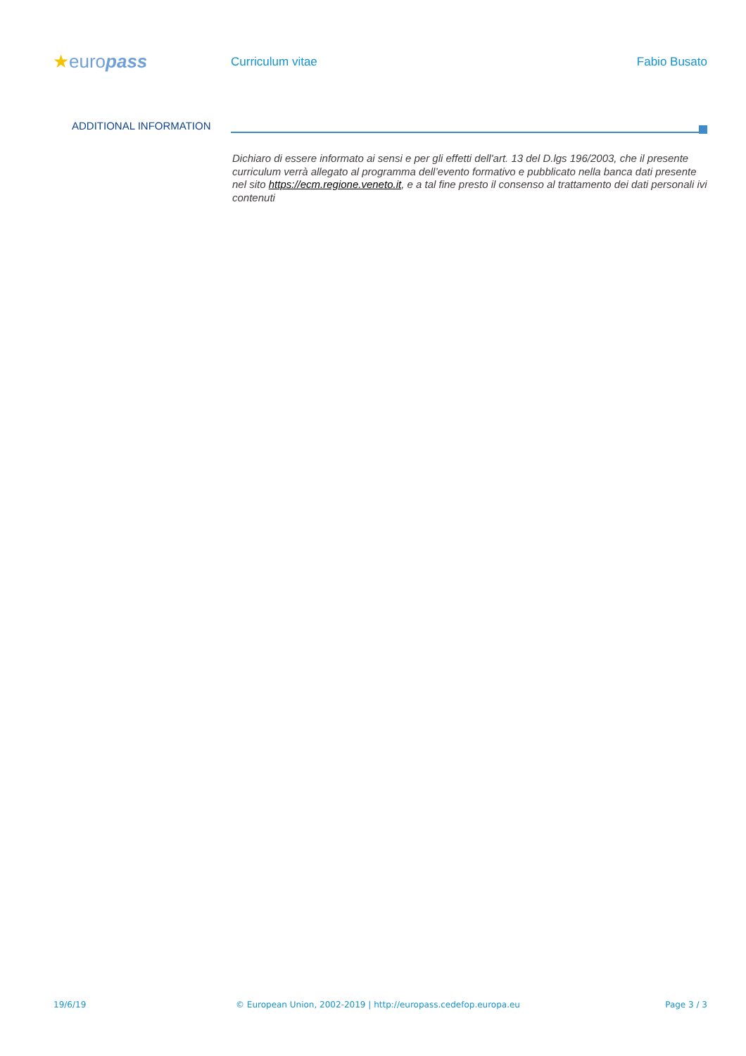★europass
Curriculum vitae Fabio Busato
ADDITIONAL INFORMATION
Dichiaro di essere informato ai sensi e per gli effetti dell'art. 13 del D.lgs 196/2003, che il presente curriculum verrà allegato al programma dell’evento formativo e pubblicato nella banca dati presente nel sito https://ecm.regione.veneto.it, e a tal fine presto il consenso al trattamento dei dati personali ivi contenuti
19/6/19 © European Union, 2002-2019 | http://europass.cedefop.europa.eu
Page 3 / 3